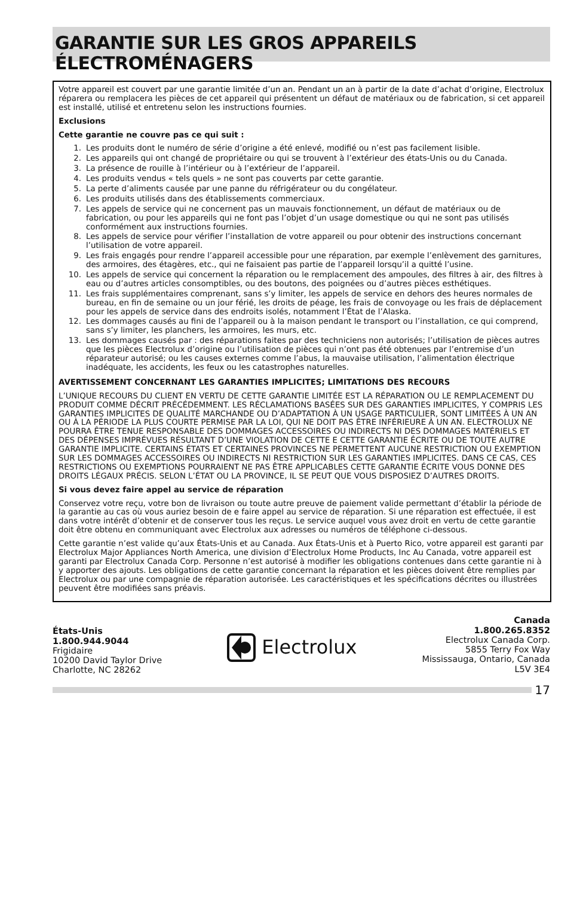GARANTIE SUR LES GROS APPAREILS ÉLECTROMÉNAGERS
Votre appareil est couvert par une garantie limitée d’un an. Pendant un an à partir de la date d’achat d’origine, Electrolux réparera ou remplacera les pièces de cet appareil qui présentent un défaut de matériaux ou de fabrication, si cet appareil est installé, utilisé et entretenu selon les instructions fournies.
Exclusions
Cette garantie ne couvre pas ce qui suit :
1. Les produits dont le numéro de série d’origine a été enlevé, modifié ou n’est pas facilement lisible.
2. Les appareils qui ont changé de propriétaire ou qui se trouvent à l’extérieur des états-Unis ou du Canada.
3. La présence de rouille à l’intérieur ou à l’extérieur de l’appareil.
4. Les produits vendus « tels quels » ne sont pas couverts par cette garantie.
5. La perte d’aliments causée par une panne du réfrigérateur ou du congélateur.
6. Les produits utilisés dans des établissements commerciaux.
7. Les appels de service qui ne concernent pas un mauvais fonctionnement, un défaut de matériaux ou de fabrication, ou pour les appareils qui ne font pas l’objet d’un usage domestique ou qui ne sont pas utilisés conformément aux instructions fournies.
8. Les appels de service pour vérifier l’installation de votre appareil ou pour obtenir des instructions concernant l’utilisation de votre appareil.
9. Les frais engagés pour rendre l’appareil accessible pour une réparation, par exemple l’enlèvement des garnitures, des armoires, des étagères, etc., qui ne faisaient pas partie de l’appareil lorsqu’il a quitté l’usine.
10. Les appels de service qui concernent la réparation ou le remplacement des ampoules, des filtres à air, des filtres à eau ou d’autres articles consomptibles, ou des boutons, des poignées ou d’autres pièces esthétiques.
11. Les frais supplémentaires comprenant, sans s’y limiter, les appels de service en dehors des heures normales de bureau, en fin de semaine ou un jour férié, les droits de péage, les frais de convoyage ou les frais de déplacement pour les appels de service dans des endroits isolés, notamment l’État de l’Alaska.
12. Les dommages causés au fini de l’appareil ou à la maison pendant le transport ou l’installation, ce qui comprend, sans s’y limiter, les planchers, les armoires, les murs, etc.
13. Les dommages causés par : des réparations faites par des techniciens non autorisés; l’utilisation de pièces autres que les pièces Electrolux d’origine ou l’utilisation de pièces qui n’ont pas été obtenues par l’entremise d’un réparateur autorisé; ou les causes externes comme l’abus, la mauvaise utilisation, l’alimentation électrique inadéquate, les accidents, les feux ou les catastrophes naturelles.
AVERTISSEMENT CONCERNANT LES GARANTIES IMPLICITES; LIMITATIONS DES RECOURS
L’UNIQUE RECOURS DU CLIENT EN VERTU DE CETTE GARANTIE LIMITÉE EST LA RÉPARATION OU LE REMPLACEMENT DU PRODUIT COMME DÉCRIT PRÉCÉDEMMENT. LES RÉCLAMATIONS BASÉES SUR DES GARANTIES IMPLICITES, Y COMPRIS LES GARANTIES IMPLICITES DE QUALITÉ MARCHANDE OU D’ADAPTATION À UN USAGE PARTICULIER, SONT LIMITÉES À UN AN OU À LA PÉRIODE LA PLUS COURTE PERMISE PAR LA LOI, QUI NE DOIT PAS ÊTRE INFÉRIEURE À UN AN. ELECTROLUX NE POURRA ÊTRE TENUE RESPONSABLE DES DOMMAGES ACCESSOIRES OU INDIRECTS NI DES DOMMAGES MATÉRIELS ET DES DÉPENSES IMPRÉVUES RÉSULTANT D’UNE VIOLATION DE CETTE E CETTE GARANTIE ÉCRITE OU DE TOUTE AUTRE GARANTIE IMPLICITE. CERTAINS ÉTATS ET CERTAINES PROVINCES NE PERMETTENT AUCUNE RESTRICTION OU EXEMPTION SUR LES DOMMAGES ACCESSOIRES OU INDIRECTS NI RESTRICTION SUR LES GARANTIES IMPLICITES. DANS CE CAS, CES RESTRICTIONS OU EXEMPTIONS POURRAIENT NE PAS ÊTRE APPLICABLES CETTE GARANTIE ÉCRITE VOUS DONNE DES DROITS LÉGAUX PRÉCIS. SELON L’ÉTAT OU LA PROVINCE, IL SE PEUT QUE VOUS DISPOSIEZ D’AUTRES DROITS.
Si vous devez faire appel au service de réparation
Conservez votre reçu, votre bon de livraison ou toute autre preuve de paiement valide permettant d’établir la période de la garantie au cas où vous auriez besoin de e faire appel au service de réparation. Si une réparation est effectuée, il est dans votre intérêt d’obtenir et de conserver tous les reçus. Le service auquel vous avez droit en vertu de cette garantie doit être obtenu en communiquant avec Electrolux aux adresses ou numéros de téléphone ci-dessous.
Cette garantie n’est valide qu’aux États-Unis et au Canada. Aux États-Unis et à Puerto Rico, votre appareil est garanti par Electrolux Major Appliances North America, une division d’Electrolux Home Products, Inc Au Canada, votre appareil est garanti par Electrolux Canada Corp. Personne n’est autorisé à modifier les obligations contenues dans cette garantie ni à y apporter des ajouts. Les obligations de cette garantie concernant la réparation et les pièces doivent être remplies par Electrolux ou par une compagnie de réparation autorisée. Les caractéristiques et les spécifications décrites ou illustrées peuvent être modifiées sans préavis.
États-Unis
1.800.944.9044
Frigidaire
10200 David Taylor Drive
Charlotte, NC 28262
Electrolux
Canada
1.800.265.8352
Electrolux Canada Corp.
5855 Terry Fox Way
Mississauga, Ontario, Canada
L5V 3E4
17